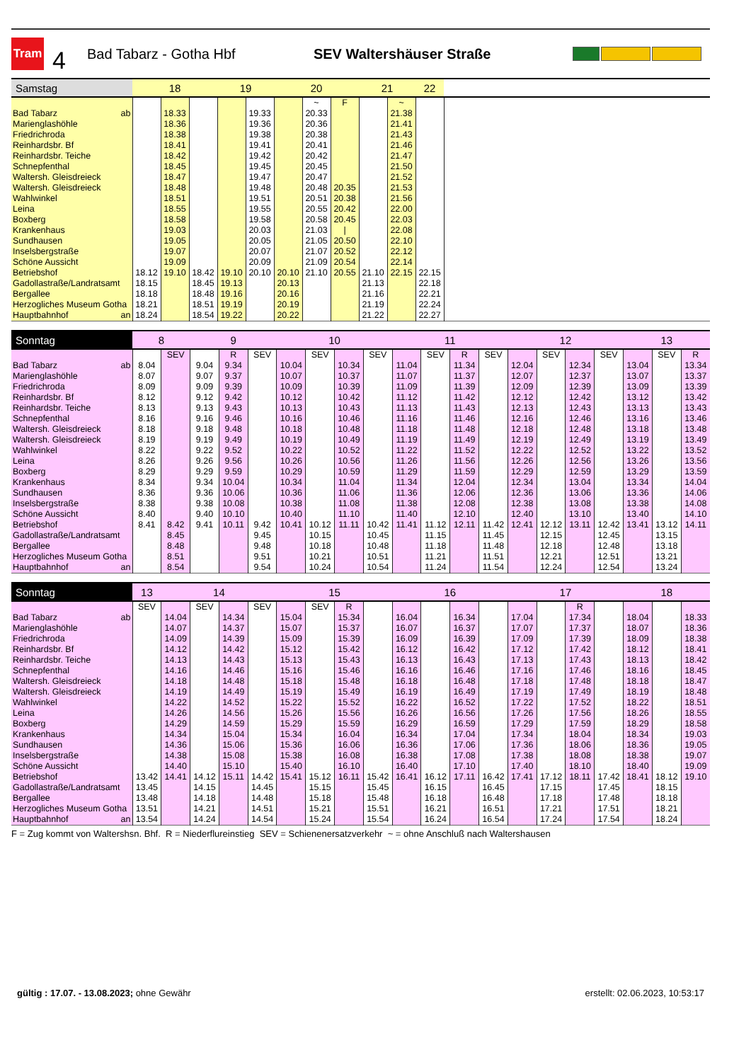Tram
4
Bad Tabarz - Gotha Hbf SEV Waltershäuser Straße
| Samstag | 18 | | | 19 | | 20 | | | 21 | | 22 | |
| --- | --- | --- | --- | --- | --- | --- | --- | --- | --- | --- | --- | --- |
| | | | | | | | ~ | F | | ~ | | |
| Bad Tabarz ab | | 18.33 | | | 19.33 | | 20.33 | | | 21.38 | | |
| Marienglashöhle | | 18.36 | | | 19.36 | | 20.36 | | | 21.41 | | |
| Friedrichroda | | 18.38 | | | 19.38 | | 20.38 | | | 21.43 | | |
| Reinhardsbr. Bf | | 18.41 | | | 19.41 | | 20.41 | | | 21.46 | | |
| Reinhardsbr. Teiche | | 18.42 | | | 19.42 | | 20.42 | | | 21.47 | | |
| Schnepfenthal | | 18.45 | | | 19.45 | | 20.45 | | | 21.50 | | |
| Waltersh. Gleisdreieck | | 18.47 | | | 19.47 | | 20.47 | | | 21.52 | | |
| Waltersh. Gleisdreieck | | 18.48 | | | 19.48 | | 20.48 | 20.35 | | 21.53 | | |
| Wahlwinkel | | 18.51 | | | 19.51 | | 20.51 | 20.38 | | 21.56 | | |
| Leina | | 18.55 | | | 19.55 | | 20.55 | 20.42 | | 22.00 | | |
| Boxberg | | 18.58 | | | 19.58 | | 20.58 | 20.45 | | 22.03 | | |
| Krankenhaus | | 19.03 | | | 20.03 | | 21.03 | / | | 22.08 | | |
| Sundhausen | | 19.05 | | | 20.05 | | 21.05 | 20.50 | | 22.10 | | |
| Inselsbergstraße | | 19.07 | | | 20.07 | | 21.07 | 20.52 | | 22.12 | | |
| Schöne Aussicht | | 19.09 | | | 20.09 | | 21.09 | 20.54 | | 22.14 | | |
| Betriebshof | 18.12 | 19.10 | 18.42 | 19.10 | 20.10 | 20.10 | 21.10 | 20.55 | 21.10 | 22.15 | 22.15 | |
| Gadollastraße/Landratsamt | 18.15 | | 18.45 | 19.13 | | 20.13 | | | 21.13 | | 22.18 | |
| Bergallee | 18.18 | | 18.48 | 19.16 | | 20.16 | | | 21.16 | | 22.21 | |
| Herzogliches Museum Gotha | 18.21 | | 18.51 | 19.19 | | 20.19 | | | 21.19 | | 22.24 | |
| Hauptbahnhof an | 18.24 | | 18.54 | 19.22 | | 20.22 | | | 21.22 | | 22.27 | |
| Sonntag | 8 | | 9 | | | 10 | | | | 11 | | | | 12 | | | | 13 | | |
| --- | --- | --- | --- | --- | --- | --- | --- | --- | --- | --- | --- | --- | --- | --- | --- | --- | --- | --- | --- | --- |
| | | SEV | | R | SEV | | SEV | | SEV | | SEV | R | SEV | | SEV | | SEV | | SEV | R |
| Bad Tabarz ab | 8.04 | | 9.04 | 9.34 | | 10.04 | | 10.34 | | 11.04 | | 11.34 | | 12.04 | | 12.34 | | 13.04 | | 13.34 |
| Marienglashöhle | 8.07 | | 9.07 | 9.37 | | 10.07 | | 10.37 | | 11.07 | | 11.37 | | 12.07 | | 12.37 | | 13.07 | | 13.37 |
| Friedrichroda | 8.09 | | 9.09 | 9.39 | | 10.09 | | 10.39 | | 11.09 | | 11.39 | | 12.09 | | 12.39 | | 13.09 | | 13.39 |
| Reinhardsbr. Bf | 8.12 | | 9.12 | 9.42 | | 10.12 | | 10.42 | | 11.12 | | 11.42 | | 12.12 | | 12.42 | | 13.12 | | 13.42 |
| Reinhardsbr. Teiche | 8.13 | | 9.13 | 9.43 | | 10.13 | | 10.43 | | 11.13 | | 11.43 | | 12.13 | | 12.43 | | 13.13 | | 13.43 |
| Schnepfenthal | 8.16 | | 9.16 | 9.46 | | 10.16 | | 10.46 | | 11.16 | | 11.46 | | 12.16 | | 12.46 | | 13.16 | | 13.46 |
| Waltersh. Gleisdreieck | 8.18 | | 9.18 | 9.48 | | 10.18 | | 10.48 | | 11.18 | | 11.48 | | 12.18 | | 12.48 | | 13.18 | | 13.48 |
| Waltersh. Gleisdreieck | 8.19 | | 9.19 | 9.49 | | 10.19 | | 10.49 | | 11.19 | | 11.49 | | 12.19 | | 12.49 | | 13.19 | | 13.49 |
| Wahlwinkel | 8.22 | | 9.22 | 9.52 | | 10.22 | | 10.52 | | 11.22 | | 11.52 | | 12.22 | | 12.52 | | 13.22 | | 13.52 |
| Leina | 8.26 | | 9.26 | 9.56 | | 10.26 | | 10.56 | | 11.26 | | 11.56 | | 12.26 | | 12.56 | | 13.26 | | 13.56 |
| Boxberg | 8.29 | | 9.29 | 9.59 | | 10.29 | | 10.59 | | 11.29 | | 11.59 | | 12.29 | | 12.59 | | 13.29 | | 13.59 |
| Krankenhaus | 8.34 | | 9.34 | 10.04 | | 10.34 | | 11.04 | | 11.34 | | 12.04 | | 12.34 | | 13.04 | | 13.34 | | 14.04 |
| Sundhausen | 8.36 | | 9.36 | 10.06 | | 10.36 | | 11.06 | | 11.36 | | 12.06 | | 12.36 | | 13.06 | | 13.36 | | 14.06 |
| Inselsbergstraße | 8.38 | | 9.38 | 10.08 | | 10.38 | | 11.08 | | 11.38 | | 12.08 | | 12.38 | | 13.08 | | 13.38 | | 14.08 |
| Schöne Aussicht | 8.40 | | 9.40 | 10.10 | | 10.40 | | 11.10 | | 11.40 | | 12.10 | | 12.40 | | 13.10 | | 13.40 | | 14.10 |
| Betriebshof | 8.41 | 8.42 | 9.41 | 10.11 | 9.42 | 10.41 | 10.12 | 11.11 | 10.42 | 11.41 | 11.12 | 12.11 | 11.42 | 12.41 | 12.12 | 13.11 | 12.42 | 13.41 | 13.12 | 14.11 |
| Gadollastraße/Landratsamt | | 8.45 | | | 9.45 | | 10.15 | | 10.45 | | 11.15 | | 11.45 | | 12.15 | | 12.45 | | 13.15 | |
| Bergallee | | 8.48 | | | 9.48 | | 10.18 | | 10.48 | | 11.18 | | 11.48 | | 12.18 | | 12.48 | | 13.18 | |
| Herzogliches Museum Gotha | | 8.51 | | | 9.51 | | 10.21 | | 10.51 | | 11.21 | | 11.51 | | 12.21 | | 12.51 | | 13.21 | |
| Hauptbahnhof an | | 8.54 | | | 9.54 | | 10.24 | | 10.54 | | 11.24 | | 11.54 | | 12.24 | | 12.54 | | 13.24 | |
| Sonntag | 13 | 14 | | | | 15 | | | | 16 | | | | 17 | | | | 18 | | |
| --- | --- | --- | --- | --- | --- | --- | --- | --- | --- | --- | --- | --- | --- | --- | --- | --- | --- | --- | --- | --- |
| | SEV | | SEV | | SEV | | SEV | R | | | | | | | | R | | | | |
| Bad Tabarz ab | | 14.04 | | 14.34 | | 15.04 | | 15.34 | | 16.04 | | 16.34 | | 17.04 | | 17.34 | | 18.04 | | 18.33 |
| Marienglashöhle | | 14.07 | | 14.37 | | 15.07 | | 15.37 | | 16.07 | | 16.37 | | 17.07 | | 17.37 | | 18.07 | | 18.36 |
| Friedrichroda | | 14.09 | | 14.39 | | 15.09 | | 15.39 | | 16.09 | | 16.39 | | 17.09 | | 17.39 | | 18.09 | | 18.38 |
| Reinhardsbr. Bf | | 14.12 | | 14.42 | | 15.12 | | 15.42 | | 16.12 | | 16.42 | | 17.12 | | 17.42 | | 18.12 | | 18.41 |
| Reinhardsbr. Teiche | | 14.13 | | 14.43 | | 15.13 | | 15.43 | | 16.13 | | 16.43 | | 17.13 | | 17.43 | | 18.13 | | 18.42 |
| Schnepfenthal | | 14.16 | | 14.46 | | 15.16 | | 15.46 | | 16.16 | | 16.46 | | 17.16 | | 17.46 | | 18.16 | | 18.45 |
| Waltersh. Gleisdreieck | | 14.18 | | 14.48 | | 15.18 | | 15.48 | | 16.18 | | 16.48 | | 17.18 | | 17.48 | | 18.18 | | 18.47 |
| Waltersh. Gleisdreieck | | 14.19 | | 14.49 | | 15.19 | | 15.49 | | 16.19 | | 16.49 | | 17.19 | | 17.49 | | 18.19 | | 18.48 |
| Wahlwinkel | | 14.22 | | 14.52 | | 15.22 | | 15.52 | | 16.22 | | 16.52 | | 17.22 | | 17.52 | | 18.22 | | 18.51 |
| Leina | | 14.26 | | 14.56 | | 15.26 | | 15.56 | | 16.26 | | 16.56 | | 17.26 | | 17.56 | | 18.26 | | 18.55 |
| Boxberg | | 14.29 | | 14.59 | | 15.29 | | 15.59 | | 16.29 | | 16.59 | | 17.29 | | 17.59 | | 18.29 | | 18.58 |
| Krankenhaus | | 14.34 | | 15.04 | | 15.34 | | 16.04 | | 16.34 | | 17.04 | | 17.34 | | 18.04 | | 18.34 | | 19.03 |
| Sundhausen | | 14.36 | | 15.06 | | 15.36 | | 16.06 | | 16.36 | | 17.06 | | 17.36 | | 18.06 | | 18.36 | | 19.05 |
| Inselsbergstraße | | 14.38 | | 15.08 | | 15.38 | | 16.08 | | 16.38 | | 17.08 | | 17.38 | | 18.08 | | 18.38 | | 19.07 |
| Schöne Aussicht | | 14.40 | | 15.10 | | 15.40 | | 16.10 | | 16.40 | | 17.10 | | 17.40 | | 18.10 | | 18.40 | | 19.09 |
| Betriebshof | 13.42 | 14.41 | 14.12 | 15.11 | 14.42 | 15.41 | 15.12 | 16.11 | 15.42 | 16.41 | 16.12 | 17.11 | 16.42 | 17.41 | 17.12 | 18.11 | 17.42 | 18.41 | 18.12 | 19.10 |
| Gadollastraße/Landratsamt | 13.45 | | 14.15 | | 14.45 | | 15.15 | | 15.45 | | 16.15 | | 16.45 | | 17.15 | | 17.45 | | 18.15 | |
| Bergallee | 13.48 | | 14.18 | | 14.48 | | 15.18 | | 15.48 | | 16.18 | | 16.48 | | 17.18 | | 17.48 | | 18.18 | |
| Herzogliches Museum Gotha | 13.51 | | 14.21 | | 14.51 | | 15.21 | | 15.51 | | 16.21 | | 16.51 | | 17.21 | | 17.51 | | 18.21 | |
| Hauptbahnhof an | 13.54 | | 14.24 | | 14.54 | | 15.24 | | 15.54 | | 16.24 | | 16.54 | | 17.24 | | 17.54 | | 18.24 | |
F = Zug kommt von Waltershsn. Bhf. R = Niederflureinstieg SEV = Schienenersatzverkehr ~ = ohne Anschluß nach Waltershausen
gültig : 17.07. - 13.08.2023; ohne Gewähr
erstellt: 02.06.2023, 10:53:17